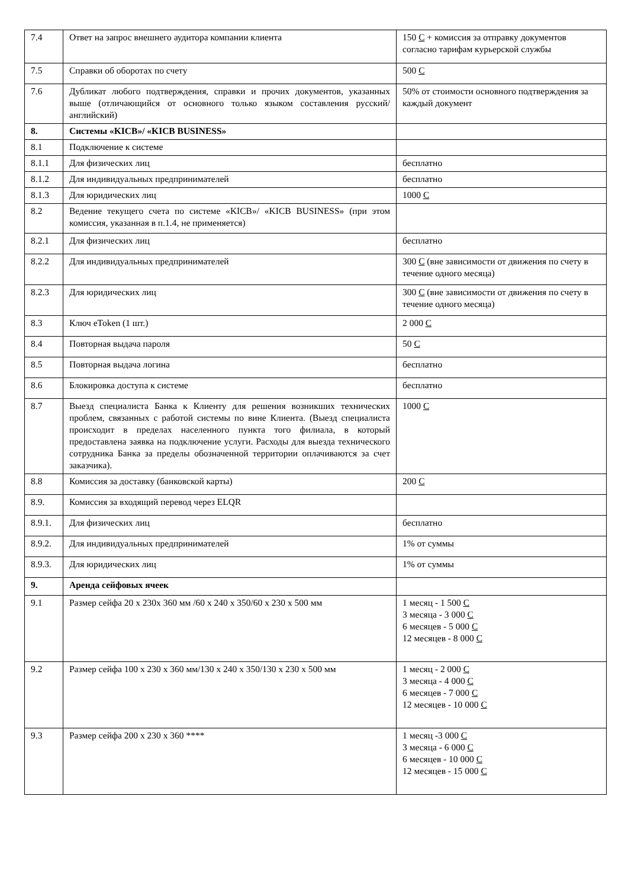| 7.4 | Ответ на запрос внешнего аудитора компании клиента | 150 С + комиссия за отправку документов согласно тарифам курьерской службы |
| 7.5 | Справки об оборотах по счету | 500 С |
| 7.6 | Дубликат любого подтверждения, справки и прочих документов, указанных выше (отличающийся от основного только языком составления русский/английский) | 50% от стоимости основного подтверждения за каждый документ |
| 8. | Системы «KICB»/ «KICB BUSINESS» | |
| 8.1 | Подключение к системе | |
| 8.1.1 | Для физических лиц | бесплатно |
| 8.1.2 | Для индивидуальных предпринимателей | бесплатно |
| 8.1.3 | Для юридических лиц | 1000 С |
| 8.2 | Ведение текущего счета по системе «KICB»/ «KICB BUSINESS» (при этом комиссия, указанная в п.1.4, не применяется) | |
| 8.2.1 | Для физических лиц | бесплатно |
| 8.2.2 | Для индивидуальных предпринимателей | 300 С (вне зависимости от движения по счету в течение одного месяца) |
| 8.2.3 | Для юридических лиц | 300 С (вне зависимости от движения по счету в течение одного месяца) |
| 8.3 | Ключ eToken (1 шт.) | 2 000 С |
| 8.4 | Повторная выдача пароля | 50 С |
| 8.5 | Повторная выдача логина | бесплатно |
| 8.6 | Блокировка доступа к системе | бесплатно |
| 8.7 | Выезд специалиста Банка к Клиенту для решения возникших технических проблем, связанных с работой системы по вине Клиента. (Выезд специалиста происходит в пределах населенного пункта того филиала, в который предоставлена заявка на подключение услуги. Расходы для выезда технического сотрудника Банка за пределы обозначенной территории оплачиваются за счет заказчика). | 1000 С |
| 8.8 | Комиссия за доставку (банковской карты) | 200 С |
| 8.9. | Комиссия за входящий перевод через ELQR | |
| 8.9.1. | Для физических лиц | бесплатно |
| 8.9.2. | Для индивидуальных предпринимателей | 1% от суммы |
| 8.9.3. | Для юридических лиц | 1% от суммы |
| 9. | Аренда сейфовых ячеек | |
| 9.1 | Размер сейфа 20 х 230х 360 мм /60 х 240 х 350/60 х 230 х 500 мм | 1 месяц - 1 500 С 3 месяца - 3 000 С 6 месяцев - 5 000 С 12 месяцев - 8 000 С |
| 9.2 | Размер сейфа 100 х 230 х 360 мм/130 х 240 х 350/130 х 230 х 500 мм | 1 месяц - 2 000 С 3 месяца - 4 000 С 6 месяцев - 7 000 С 12 месяцев - 10 000 С |
| 9.3 | Размер сейфа 200 х 230 х 360 **** | 1 месяц -3 000 С 3 месяца - 6 000 С 6 месяцев - 10 000 С 12 месяцев - 15 000 С |